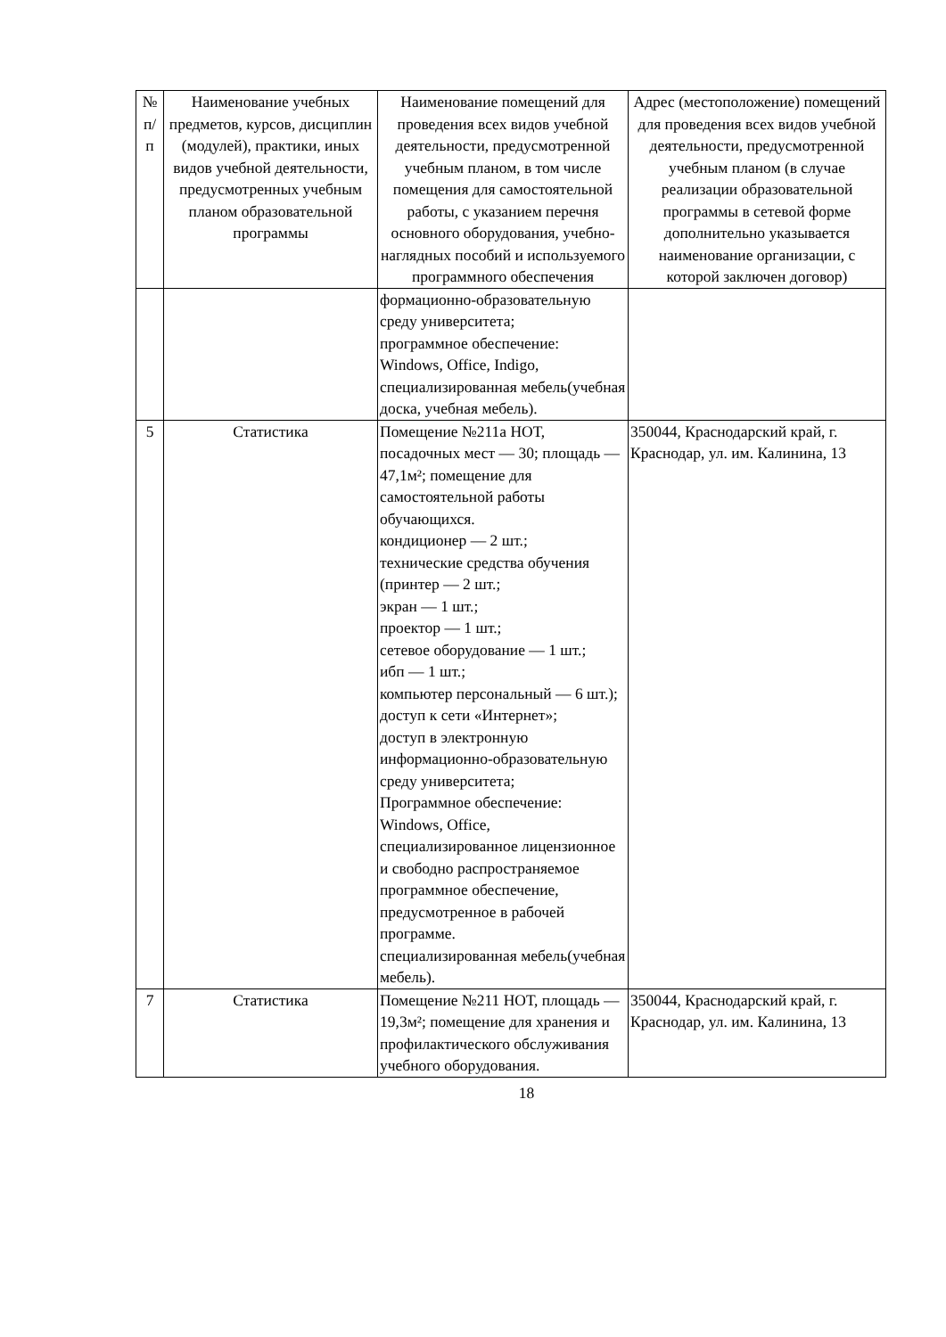| № п/ п | Наименование учебных предметов, курсов, дисциплин (модулей), практики, иных видов учебной деятельности, предусмотренных учебным планом образовательной программы | Наименование помещений для проведения всех видов учебной деятельности, предусмотренной учебным планом, в том числе помещения для самостоятельной работы, с указанием перечня основного оборудования, учебно-наглядных пособий и используемого программного обеспечения | Адрес (местоположение) помещений для проведения всех видов учебной деятельности, предусмотренной учебным планом (в случае реализации образовательной программы в сетевой форме дополнительно указывается наименование организации, с которой заключен договор) |
| | | формационно-образовательную среду университета; программное обеспечение: Windows, Office, Indigo, специализированная мебель(учебная доска, учебная мебель). | |
| 5 | Статистика | Помещение №211а НОТ, посадочных мест — 30; площадь — 47,1м²; помещение для самостоятельной работы обучающихся. кондиционер — 2 шт.; технические средства обучения (принтер — 2 шт.; экран — 1 шт.; проектор — 1 шт.; сетевое оборудование — 1 шт.; ибп — 1 шт.; компьютер персональный — 6 шт.); доступ к сети «Интернет»; доступ в электронную информационно-образовательную среду университета; Программное обеспечение: Windows, Office, специализированное лицензионное и свободно распространяемое программное обеспечение, предусмотренное в рабочей программе. специализированная мебель(учебная мебель). | 350044, Краснодарский край, г. Краснодар, ул. им. Калинина, 13 |
| 7 | Статистика | Помещение №211 НОТ, площадь — 19,3м²; помещение для хранения и профилактического обслуживания учебного оборудования. | 350044, Краснодарский край, г. Краснодар, ул. им. Калинина, 13 |
18